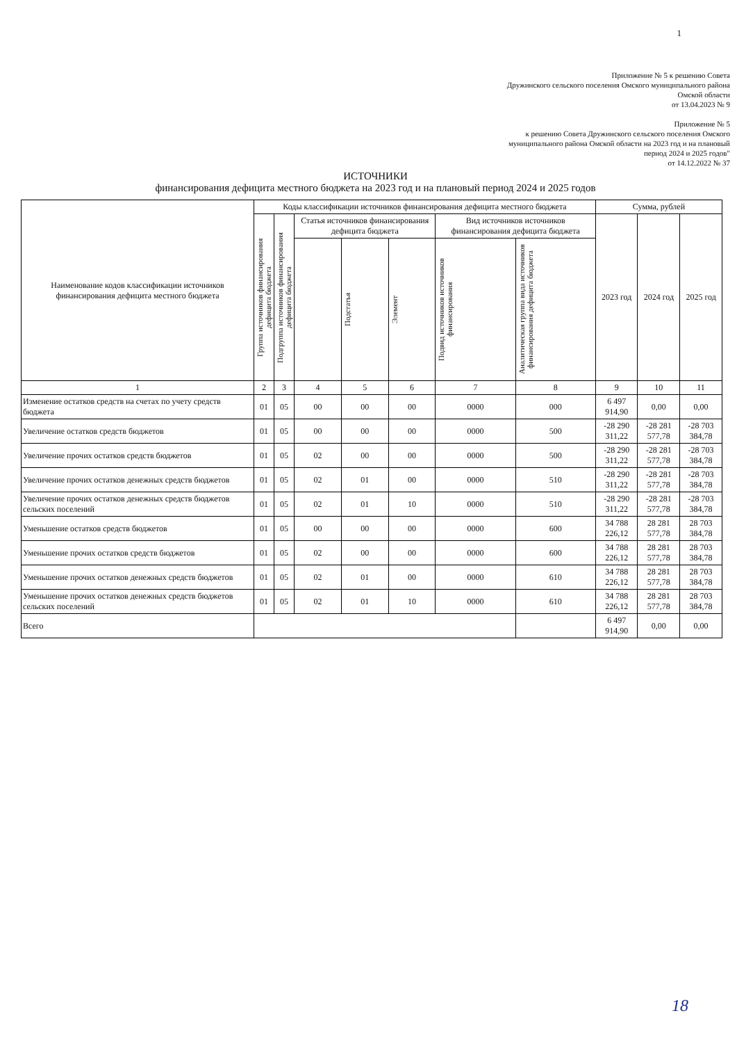1
Приложение № 5 к решению Совета
Дружинского сельского поселения Омского муниципального района
Омской области
от 13.04.2023 № 9
Приложение № 5
к решению Совета Дружинского сельского поселения Омского
муниципального района Омской области на 2023 год и на плановый
период 2024 и 2025 годов"
от 14.12.2022 № 37
ИСТОЧНИКИ
финансирования дефицита местного бюджета на 2023 год и на плановый период 2024 и 2025 годов
| Наименование кодов классификации источников финансирования дефицита местного бюджета | Коды классификации источников финансирования дефицита местного бюджета | | | | | | | Сумма, рублей | | |
| --- | --- | --- | --- | --- | --- | --- | --- | --- | --- | --- |
| | Группа источников финансирования дефицита бюджета | Подгруппа источников финансирования дефицита бюджета | Статья источников финансирования дефицита бюджета | | | Вид источников источников финансирования дефицита бюджета | | 2023 год | 2024 год | 2025 год |
| | | | | Подстатья | Элемент | Подвид источников источников финансирования | Аналитическая группа вида источников финансирования дефицита бюджета | | | |
| 1 | 2 | 3 | 4 | 5 | 6 | 7 | 8 | 9 | 10 | 11 |
| Изменение остатков средств на счетах по учету средств бюджета | 01 | 05 | 00 | 00 | 00 | 0000 | 000 | 6 497 914,90 | 0,00 | 0,00 |
| Увеличение остатков средств бюджетов | 01 | 05 | 00 | 00 | 00 | 0000 | 500 | -28 290 311,22 | -28 281 577,78 | -28 703 384,78 |
| Увеличение прочих остатков средств бюджетов | 01 | 05 | 02 | 00 | 00 | 0000 | 500 | -28 290 311,22 | -28 281 577,78 | -28 703 384,78 |
| Увеличение прочих остатков денежных средств бюджетов | 01 | 05 | 02 | 01 | 00 | 0000 | 510 | -28 290 311,22 | -28 281 577,78 | -28 703 384,78 |
| Увеличение прочих остатков денежных средств бюджетов сельских поселений | 01 | 05 | 02 | 01 | 10 | 0000 | 510 | -28 290 311,22 | -28 281 577,78 | -28 703 384,78 |
| Уменьшение остатков средств бюджетов | 01 | 05 | 00 | 00 | 00 | 0000 | 600 | 34 788 226,12 | 28 281 577,78 | 28 703 384,78 |
| Уменьшение прочих остатков средств бюджетов | 01 | 05 | 02 | 00 | 00 | 0000 | 600 | 34 788 226,12 | 28 281 577,78 | 28 703 384,78 |
| Уменьшение прочих остатков денежных средств бюджетов | 01 | 05 | 02 | 01 | 00 | 0000 | 610 | 34 788 226,12 | 28 281 577,78 | 28 703 384,78 |
| Уменьшение прочих остатков денежных средств бюджетов сельских поселений | 01 | 05 | 02 | 01 | 10 | 0000 | 610 | 34 788 226,12 | 28 281 577,78 | 28 703 384,78 |
| Всего | | | | | | | | 6 497 914,90 | 0,00 | 0,00 |
18